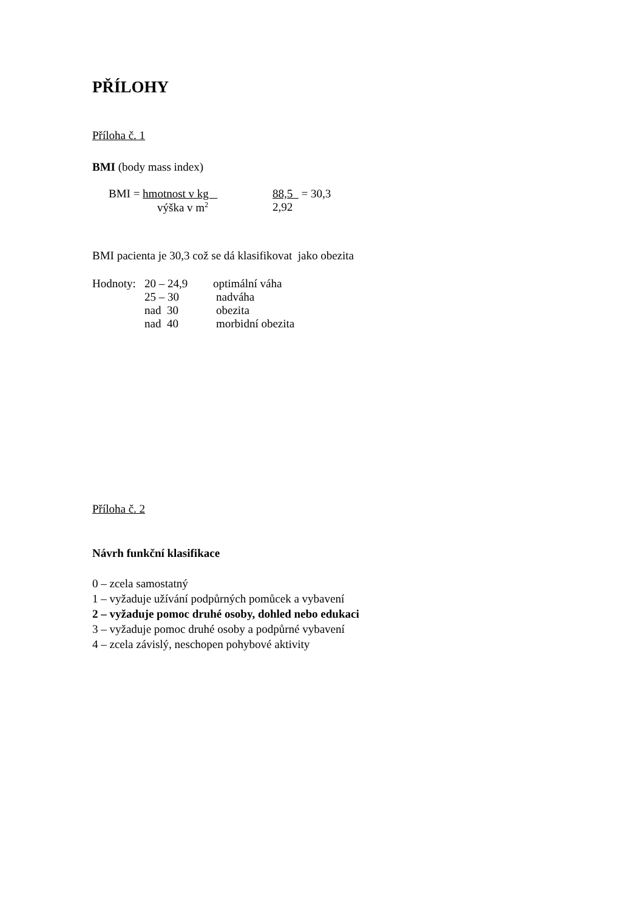PŘÍLOHY
Příloha č. 1
BMI (body mass index)
BMI = hmotnost v kg 88,5 = 30,3
výška v m<sup>2</sup> 2,92
BMI pacienta je 30,3 což se dá klasifikovat jako obezita
Hodnoty: 20 – 24,9 optimální váha
25 – 30 nadváha
nad 30 obezita
nad 40 morbidní obezita
Příloha č. 2
Návrh funkční klasifikace
0 – zcela samostatný
1 – vyžaduje užívání podpůrných pomůcek a vybavení
2 – vyžaduje pomoc druhé osoby, dohled nebo edukaci
3 – vyžaduje pomoc druhé osoby a podpůrné vybavení
4 – zcela závislý, neschopen pohybové aktivity